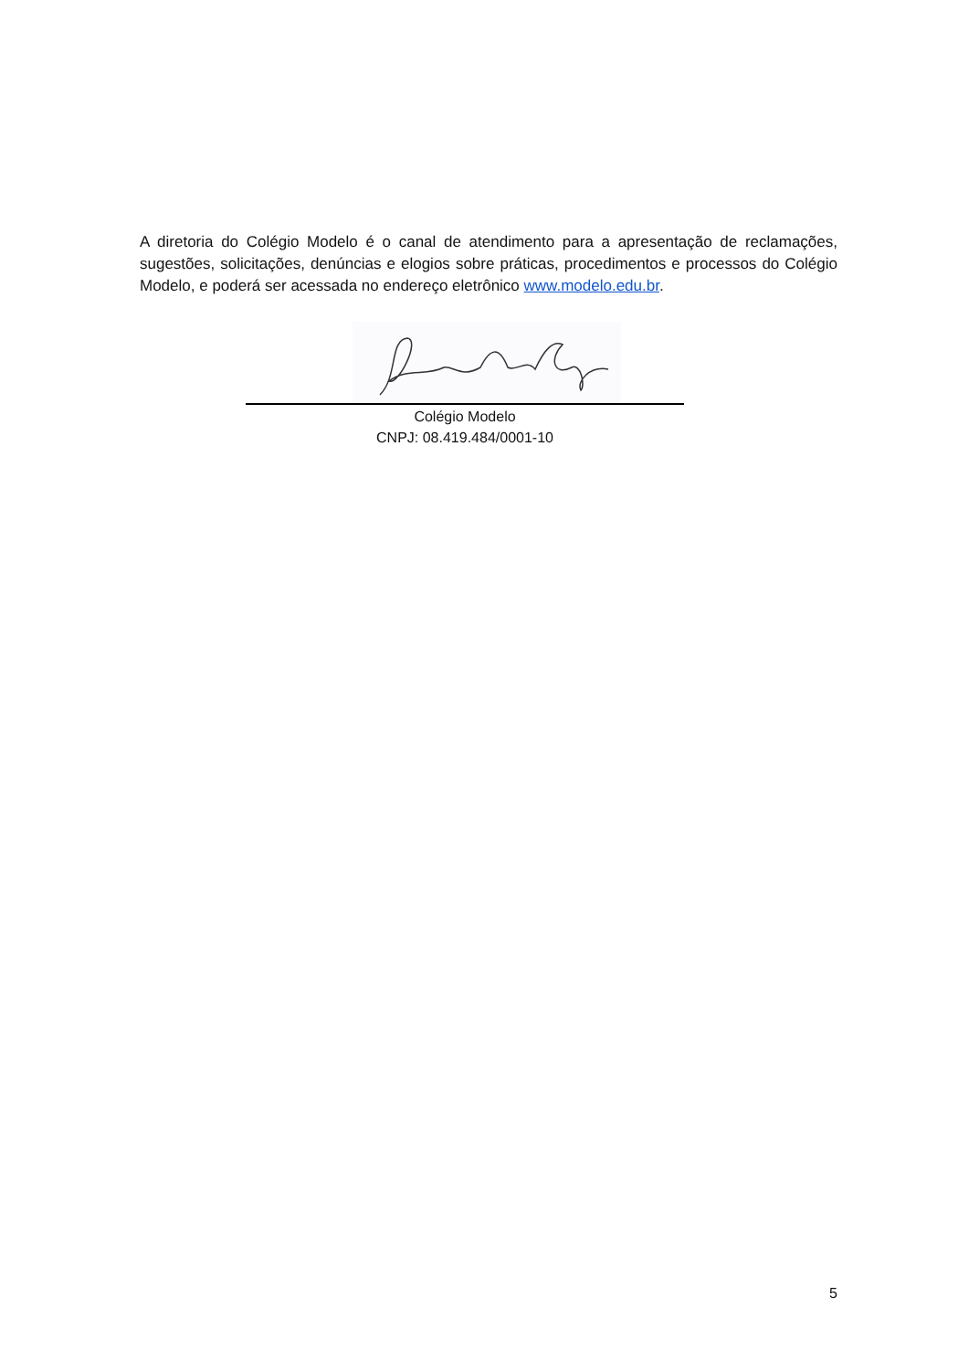A diretoria do Colégio Modelo é o canal de atendimento para a apresentação de reclamações, sugestões, solicitações, denúncias e elogios sobre práticas, procedimentos e processos do Colégio Modelo, e poderá ser acessada no endereço eletrônico www.modelo.edu.br.
Colégio Modelo
CNPJ: 08.419.484/0001-10
5